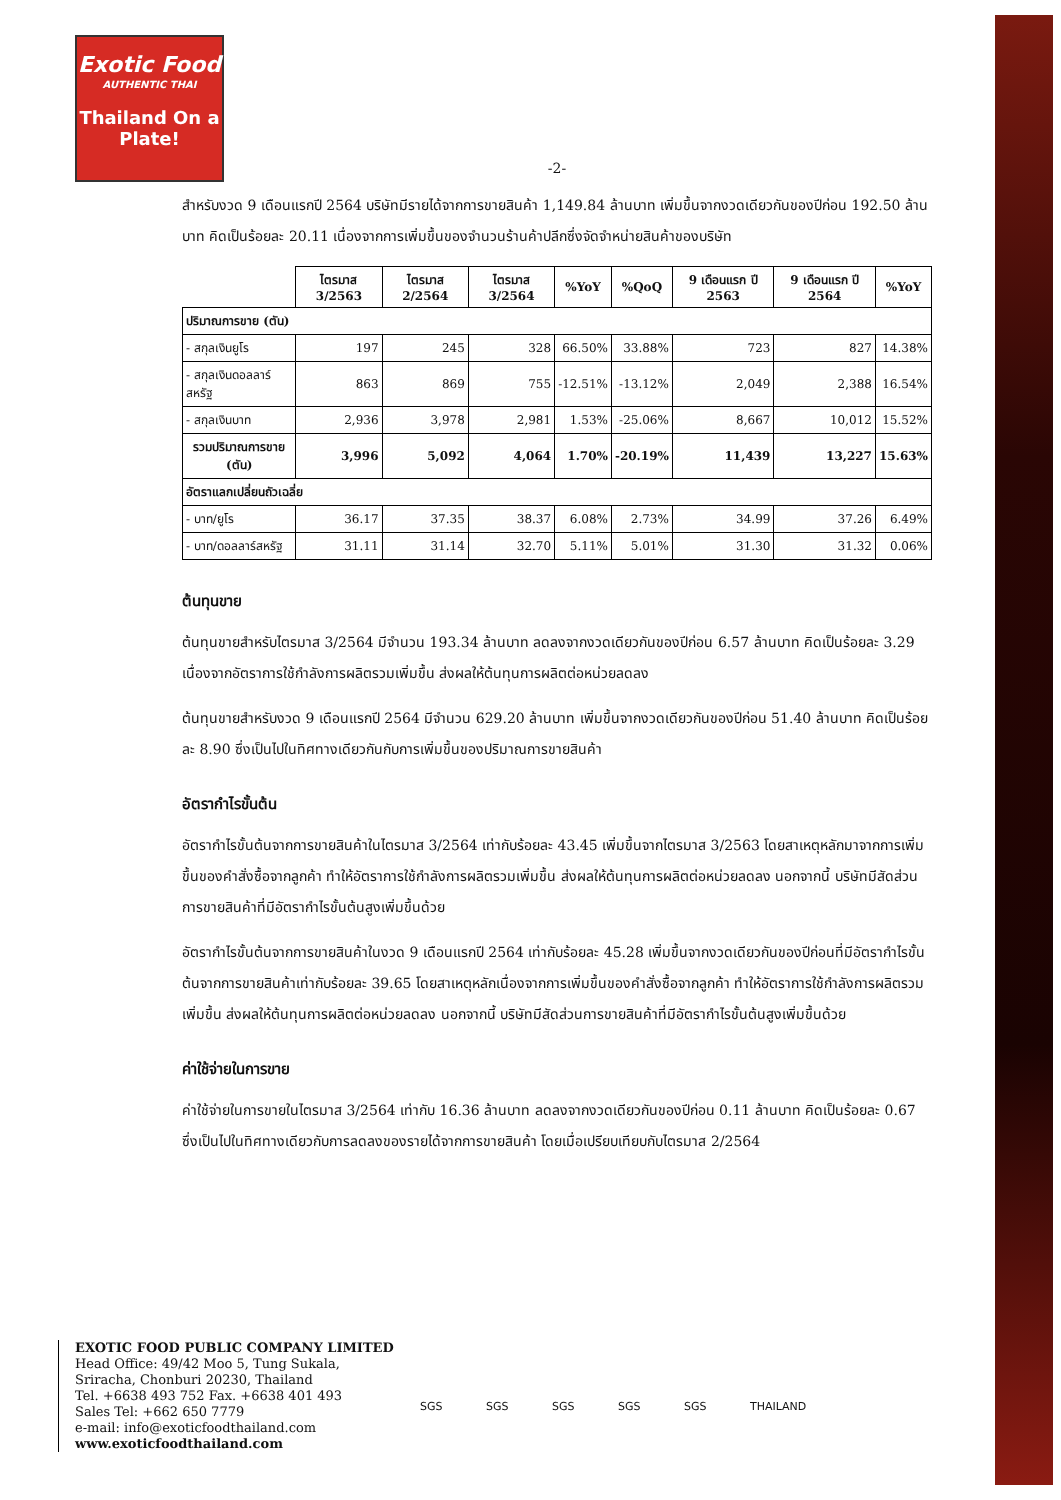Exotic Food
AUTHENTIC THAI
Thailand On a Plate!
-2-
สำหรับงวด 9 เดือนแรกปี 2564 บริษัทมีรายได้จากการขายสินค้า 1,149.84 ล้านบาท เพิ่มขึ้นจากงวดเดียวกันของปีก่อน 192.50 ล้านบาท คิดเป็นร้อยละ 20.11 เนื่องจากการเพิ่มขึ้นของจำนวนร้านค้าปลีกซึ่งจัดจำหน่ายสินค้าของบริษัท
| | ไตรมาส 3/2563 | ไตรมาส 2/2564 | ไตรมาส 3/2564 | %YoY | %QoQ | 9 เดือนแรก ปี 2563 | 9 เดือนแรก ปี 2564 | %YoY |
| --- | --- | --- | --- | --- | --- | --- | --- | --- |
| ปริมาณการขาย (ตัน) | | | | | | | | |
| - สกุลเงินยูโร | 197 | 245 | 328 | 66.50% | 33.88% | 723 | 827 | 14.38% |
| - สกุลเงินดอลลาร์สหรัฐ | 863 | 869 | 755 | -12.51% | -13.12% | 2,049 | 2,388 | 16.54% |
| - สกุลเงินบาท | 2,936 | 3,978 | 2,981 | 1.53% | -25.06% | 8,667 | 10,012 | 15.52% |
| รวมปริมาณการขาย (ตัน) | 3,996 | 5,092 | 4,064 | 1.70% | -20.19% | 11,439 | 13,227 | 15.63% |
| อัตราแลกเปลี่ยนถัวเฉลี่ย | | | | | | | | |
| - บาท/ยูโร | 36.17 | 37.35 | 38.37 | 6.08% | 2.73% | 34.99 | 37.26 | 6.49% |
| - บาท/ดอลลาร์สหรัฐ | 31.11 | 31.14 | 32.70 | 5.11% | 5.01% | 31.30 | 31.32 | 0.06% |
ต้นทุนขาย
ต้นทุนขายสำหรับไตรมาส 3/2564 มีจำนวน 193.34 ล้านบาท ลดลงจากงวดเดียวกันของปีก่อน 6.57 ล้านบาท คิดเป็นร้อยละ 3.29 เนื่องจากอัตราการใช้กำลังการผลิตรวมเพิ่มขึ้น ส่งผลให้ต้นทุนการผลิตต่อหน่วยลดลง
ต้นทุนขายสำหรับงวด 9 เดือนแรกปี 2564 มีจำนวน 629.20 ล้านบาท เพิ่มขึ้นจากงวดเดียวกันของปีก่อน 51.40 ล้านบาท คิดเป็นร้อยละ 8.90 ซึ่งเป็นไปในทิศทางเดียวกันกับการเพิ่มขึ้นของปริมาณการขายสินค้า
อัตรากำไรขั้นต้น
อัตรากำไรขั้นต้นจากการขายสินค้าในไตรมาส 3/2564 เท่ากับร้อยละ 43.45 เพิ่มขึ้นจากไตรมาส 3/2563 โดยสาเหตุหลักมาจากการเพิ่มขึ้นของคำสั่งซื้อจากลูกค้า ทำให้อัตราการใช้กำลังการผลิตรวมเพิ่มขึ้น ส่งผลให้ต้นทุนการผลิตต่อหน่วยลดลง นอกจากนี้ บริษัทมีสัดส่วนการขายสินค้าที่มีอัตรากำไรขั้นต้นสูงเพิ่มขึ้นด้วย
อัตรากำไรขั้นต้นจากการขายสินค้าในงวด 9 เดือนแรกปี 2564 เท่ากับร้อยละ 45.28 เพิ่มขึ้นจากงวดเดียวกันของปีก่อนที่มีอัตรากำไรขั้นต้นจากการขายสินค้าเท่ากับร้อยละ 39.65 โดยสาเหตุหลักเนื่องจากการเพิ่มขึ้นของคำสั่งซื้อจากลูกค้า ทำให้อัตราการใช้กำลังการผลิตรวมเพิ่มขึ้น ส่งผลให้ต้นทุนการผลิตต่อหน่วยลดลง นอกจากนี้ บริษัทมีสัดส่วนการขายสินค้าที่มีอัตรากำไรขั้นต้นสูงเพิ่มขึ้นด้วย
ค่าใช้จ่ายในการขาย
ค่าใช้จ่ายในการขายในไตรมาส 3/2564 เท่ากับ 16.36 ล้านบาท ลดลงจากงวดเดียวกันของปีก่อน 0.11 ล้านบาท คิดเป็นร้อยละ 0.67 ซึ่งเป็นไปในทิศทางเดียวกับการลดลงของรายได้จากการขายสินค้า โดยเมื่อเปรียบเทียบกับไตรมาส 2/2564
EXOTIC FOOD PUBLIC COMPANY LIMITED
Head Office: 49/42 Moo 5, Tung Sukala,
Sriracha, Chonburi 20230, Thailand
Tel. +6638 493 752 Fax. +6638 401 493
Sales Tel: +662 650 7779
e-mail: info@exoticfoodthailand.com
www.exoticfoodthailand.com
SGS SGS SGS SGS SGS THAILAND